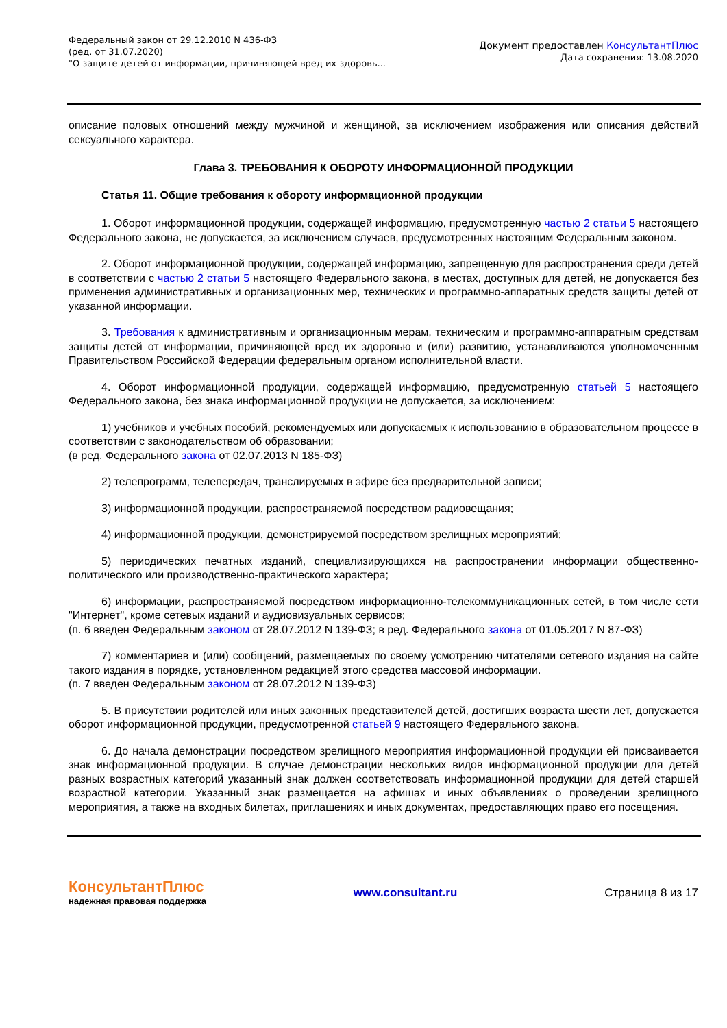Федеральный закон от 29.12.2010 N 436-ФЗ
(ред. от 31.07.2020)
"О защите детей от информации, причиняющей вред их здоровь...
Документ предоставлен КонсультантПлюс
Дата сохранения: 13.08.2020
описание половых отношений между мужчиной и женщиной, за исключением изображения или описания действий сексуального характера.
Глава 3. ТРЕБОВАНИЯ К ОБОРОТУ ИНФОРМАЦИОННОЙ ПРОДУКЦИИ
Статья 11. Общие требования к обороту информационной продукции
1. Оборот информационной продукции, содержащей информацию, предусмотренную частью 2 статьи 5 настоящего Федерального закона, не допускается, за исключением случаев, предусмотренных настоящим Федеральным законом.
2. Оборот информационной продукции, содержащей информацию, запрещенную для распространения среди детей в соответствии с частью 2 статьи 5 настоящего Федерального закона, в местах, доступных для детей, не допускается без применения административных и организационных мер, технических и программно-аппаратных средств защиты детей от указанной информации.
3. Требования к административным и организационным мерам, техническим и программно-аппаратным средствам защиты детей от информации, причиняющей вред их здоровью и (или) развитию, устанавливаются уполномоченным Правительством Российской Федерации федеральным органом исполнительной власти.
4. Оборот информационной продукции, содержащей информацию, предусмотренную статьей 5 настоящего Федерального закона, без знака информационной продукции не допускается, за исключением:
1) учебников и учебных пособий, рекомендуемых или допускаемых к использованию в образовательном процессе в соответствии с законодательством об образовании;
(в ред. Федерального закона от 02.07.2013 N 185-ФЗ)
2) телепрограмм, телепередач, транслируемых в эфире без предварительной записи;
3) информационной продукции, распространяемой посредством радиовещания;
4) информационной продукции, демонстрируемой посредством зрелищных мероприятий;
5) периодических печатных изданий, специализирующихся на распространении информации общественно-политического или производственно-практического характера;
6) информации, распространяемой посредством информационно-телекоммуникационных сетей, в том числе сети "Интернет", кроме сетевых изданий и аудиовизуальных сервисов;
(п. 6 введен Федеральным законом от 28.07.2012 N 139-ФЗ; в ред. Федерального закона от 01.05.2017 N 87-ФЗ)
7) комментариев и (или) сообщений, размещаемых по своему усмотрению читателями сетевого издания на сайте такого издания в порядке, установленном редакцией этого средства массовой информации.
(п. 7 введен Федеральным законом от 28.07.2012 N 139-ФЗ)
5. В присутствии родителей или иных законных представителей детей, достигших возраста шести лет, допускается оборот информационной продукции, предусмотренной статьей 9 настоящего Федерального закона.
6. До начала демонстрации посредством зрелищного мероприятия информационной продукции ей присваивается знак информационной продукции. В случае демонстрации нескольких видов информационной продукции для детей разных возрастных категорий указанный знак должен соответствовать информационной продукции для детей старшей возрастной категории. Указанный знак размещается на афишах и иных объявлениях о проведении зрелищного мероприятия, а также на входных билетах, приглашениях и иных документах, предоставляющих право его посещения.
КонсультантПлюс
надежная правовая поддержка
www.consultant.ru Страница 8 из 17